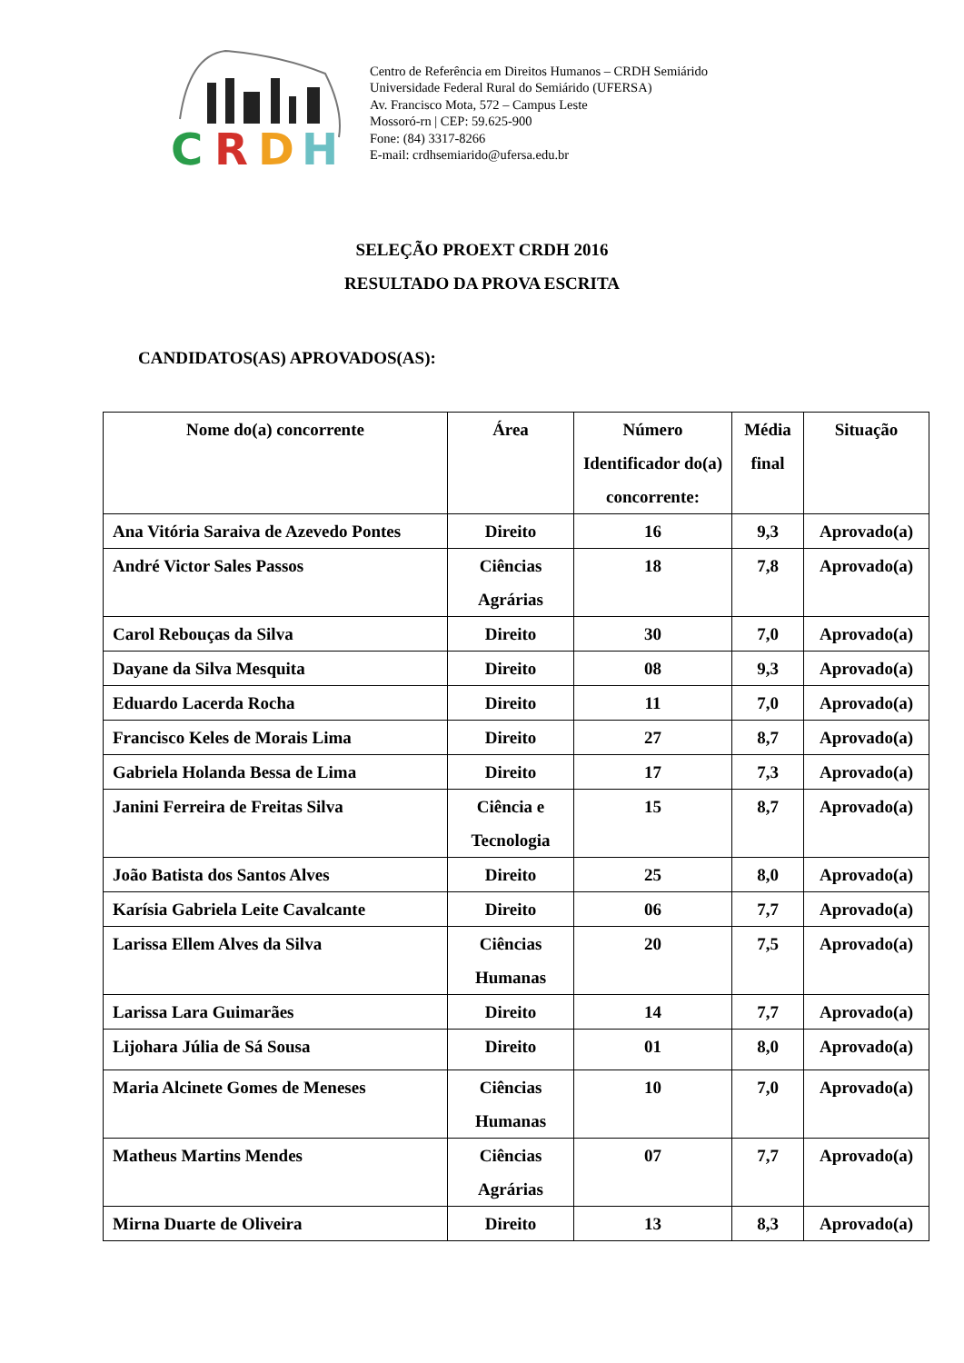C
R
D
H
Centro de Referência em Direitos Humanos – CRDH Semiárido
Universidade Federal Rural do Semiárido (UFERSA)
Av. Francisco Mota, 572 – Campus Leste
Mossoró-rn | CEP: 59.625-900
Fone: (84) 3317-8266
E-mail: crdhsemiarido@ufersa.edu.br
SELEÇÃO PROEXT CRDH 2016
RESULTADO DA PROVA ESCRITA
CANDIDATOS(AS) APROVADOS(AS):
| Nome do(a) concorrente | Área | Número Identificador do(a) concorrente: | Média final | Situação |
| --- | --- | --- | --- | --- |
| Ana Vitória Saraiva de Azevedo Pontes | Direito | 16 | 9,3 | Aprovado(a) |
| André Victor Sales Passos | Ciências Agrárias | 18 | 7,8 | Aprovado(a) |
| Carol Rebouças da Silva | Direito | 30 | 7,0 | Aprovado(a) |
| Dayane da Silva Mesquita | Direito | 08 | 9,3 | Aprovado(a) |
| Eduardo Lacerda Rocha | Direito | 11 | 7,0 | Aprovado(a) |
| Francisco Keles de Morais Lima | Direito | 27 | 8,7 | Aprovado(a) |
| Gabriela Holanda Bessa de Lima | Direito | 17 | 7,3 | Aprovado(a) |
| Janini Ferreira de Freitas Silva | Ciência e Tecnologia | 15 | 8,7 | Aprovado(a) |
| João Batista dos Santos Alves | Direito | 25 | 8,0 | Aprovado(a) |
| Karísia Gabriela Leite Cavalcante | Direito | 06 | 7,7 | Aprovado(a) |
| Larissa Ellem Alves da Silva | Ciências Humanas | 20 | 7,5 | Aprovado(a) |
| Larissa Lara Guimarães | Direito | 14 | 7,7 | Aprovado(a) |
| Lijohara Júlia de Sá Sousa | Direito | 01 | 8,0 | Aprovado(a) |
| Maria Alcinete Gomes de Meneses | Ciências Humanas | 10 | 7,0 | Aprovado(a) |
| Matheus Martins Mendes | Ciências Agrárias | 07 | 7,7 | Aprovado(a) |
| Mirna Duarte de Oliveira | Direito | 13 | 8,3 | Aprovado(a) |